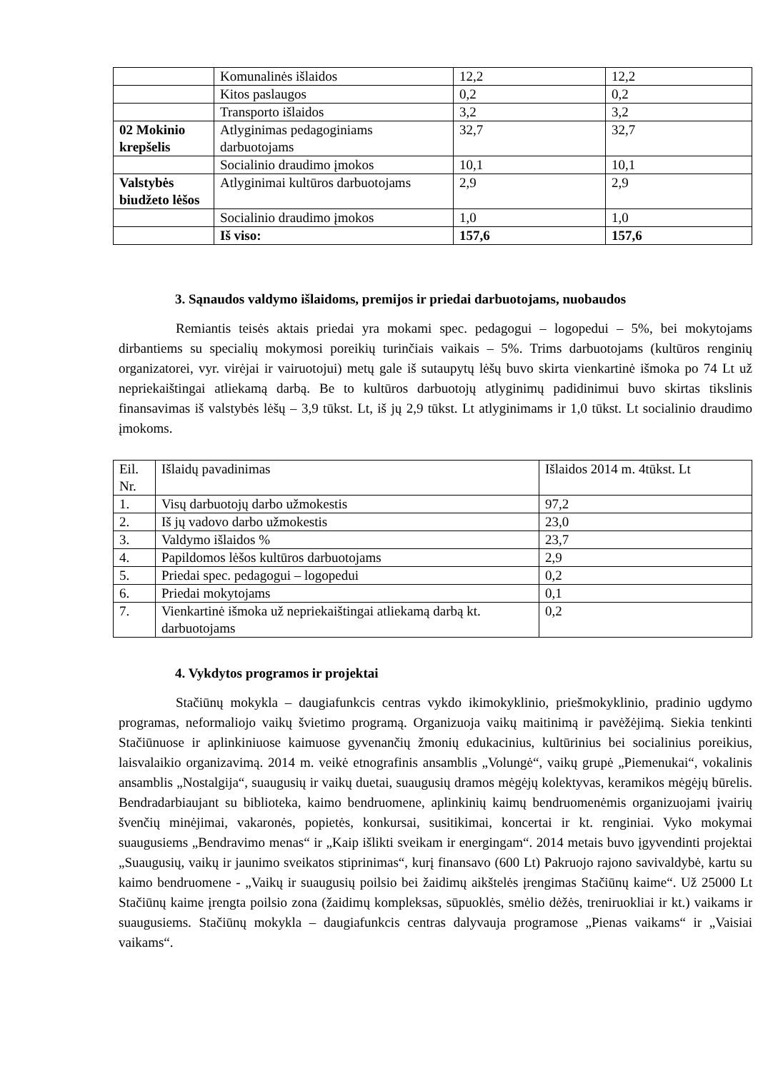| | Komunalinės išlaidos | 12,2 | 12,2 |
| | Kitos paslaugos | 0,2 | 0,2 |
| | Transporto išlaidos | 3,2 | 3,2 |
| 02 Mokinio krepšelis | Atlyginimas pedagoginiams darbuotojams | 32,7 | 32,7 |
| | Socialinio draudimo įmokos | 10,1 | 10,1 |
| Valstybės biudžeto lėšos | Atlyginimai kultūros darbuotojams | 2,9 | 2,9 |
| | Socialinio draudimo įmokos | 1,0 | 1,0 |
| | Iš viso: | 157,6 | 157,6 |
3. Sąnaudos valdymo išlaidoms, premijos ir priedai darbuotojams, nuobaudos
Remiantis teisės aktais priedai yra mokami spec. pedagogui – logopedui – 5%, bei mokytojams dirbantiems su specialių mokymosi poreikių turinčiais vaikais – 5%. Trims darbuotojams (kultūros renginių organizatorei, vyr. virėjai ir vairuotojui) metų gale iš sutaupytų lėšų buvo skirta vienkartinė išmoka po 74 Lt už nepriekaištingai atliekamą darbą. Be to kultūros darbuotojų atlyginimų padidinimui buvo skirtas tikslinis finansavimas iš valstybės lėšų – 3,9 tūkst. Lt, iš jų 2,9 tūkst. Lt atlyginimams ir 1,0 tūkst. Lt socialinio draudimo įmokoms.
| Eil. Nr. | Išlaidų pavadinimas | Išlaidos 2014 m. 4tūkst. Lt |
| 1. | Visų darbuotojų darbo užmokestis | 97,2 |
| 2. | Iš jų vadovo darbo užmokestis | 23,0 |
| 3. | Valdymo išlaidos % | 23,7 |
| 4. | Papildomos lėšos kultūros darbuotojams | 2,9 |
| 5. | Priedai spec. pedagogui – logopedui | 0,2 |
| 6. | Priedai mokytojams | 0,1 |
| 7. | Vienkartinė išmoka už nepriekaištingai atliekamą darbą kt. darbuotojams | 0,2 |
4. Vykdytos programos ir projektai
Stačiūnų mokykla – daugiafunkcis centras vykdo ikimokyklinio, priešmokyklinio, pradinio ugdymo programas, neformaliojo vaikų švietimo programą. Organizuoja vaikų maitinimą ir pavėžėjimą. Siekia tenkinti Stačiūnuose ir aplinkiniuose kaimuose gyvenančių žmonių edukacinius, kultūrinius bei socialinius poreikius, laisvalaikio organizavimą. 2014 m. veikė etnografinis ansamblis „Volungė“, vaikų grupė „Piemenukai“, vokalinis ansamblis „Nostalgija“, suaugusių ir vaikų duetai, suaugusių dramos mėgėjų kolektyvas, keramikos mėgėjų būrelis. Bendradarbiaujant su biblioteka, kaimo bendruomene, aplinkinių kaimų bendruomenėmis organizuojami įvairių švenčių minėjimai, vakaronės, popietės, konkursai, susitikimai, koncertai ir kt. renginiai. Vyko mokymai suaugusiems „Bendravimo menas“ ir „Kaip išlikti sveikam ir energingam“. 2014 metais buvo įgyvendinti projektai „Suaugusių, vaikų ir jaunimo sveikatos stiprinimas“, kurį finansavo (600 Lt) Pakruojo rajono savivaldybė, kartu su kaimo bendruomene - „Vaikų ir suaugusių poilsio bei žaidimų aikštelės įrengimas Stačiūnų kaime“. Už 25000 Lt Stačiūnų kaime įrengta poilsio zona (žaidimų kompleksas, sūpuoklės, smėlio dėžės, treniruokliai ir kt.) vaikams ir suaugusiems. Stačiūnų mokykla – daugiafunkcis centras dalyvauja programose „Pienas vaikams“ ir „Vaisiai vaikams“.